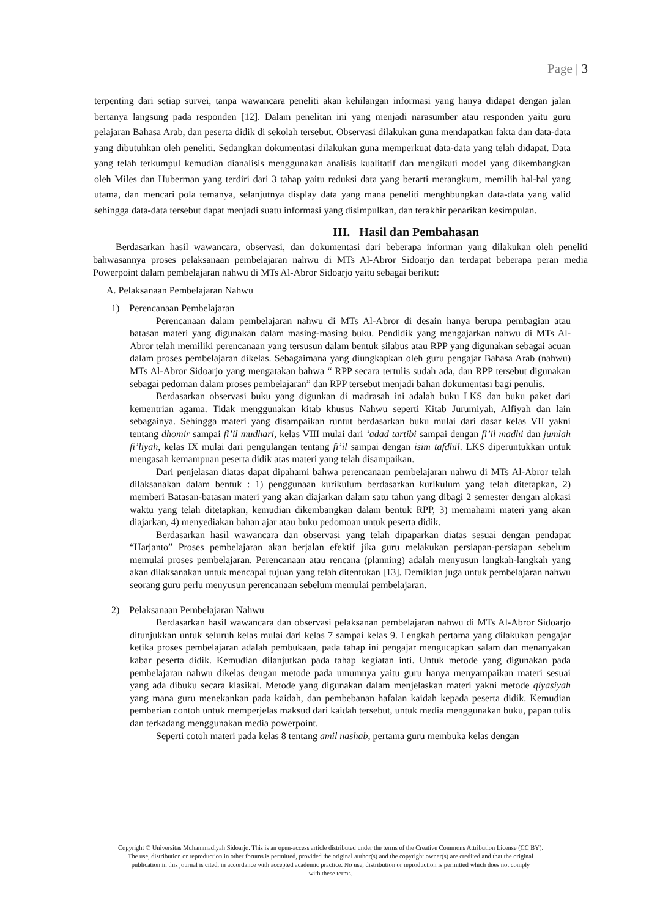Page | 3
terpenting dari setiap survei, tanpa wawancara peneliti akan kehilangan informasi yang hanya didapat dengan jalan bertanya langsung pada responden [12]. Dalam penelitan ini yang menjadi narasumber atau responden yaitu guru pelajaran Bahasa Arab, dan peserta didik di sekolah tersebut. Observasi dilakukan guna mendapatkan fakta dan data-data yang dibutuhkan oleh peneliti. Sedangkan dokumentasi dilakukan guna memperkuat data-data yang telah didapat. Data yang telah terkumpul kemudian dianalisis menggunakan analisis kualitatif dan mengikuti model yang dikembangkan oleh Miles dan Huberman yang terdiri dari 3 tahap yaitu reduksi data yang berarti merangkum, memilih hal-hal yang utama, dan mencari pola temanya, selanjutnya display data yang mana peneliti menghbungkan data-data yang valid sehingga data-data tersebut dapat menjadi suatu informasi yang disimpulkan, dan terakhir penarikan kesimpulan.
III. Hasil dan Pembahasan
Berdasarkan hasil wawancara, observasi, dan dokumentasi dari beberapa informan yang dilakukan oleh peneliti bahwasannya proses pelaksanaan pembelajaran nahwu di MTs Al-Abror Sidoarjo dan terdapat beberapa peran media Powerpoint dalam pembelajaran nahwu di MTs Al-Abror Sidoarjo yaitu sebagai berikut:
A. Pelaksanaan Pembelajaran Nahwu
1) Perencanaan Pembelajaran
Perencanaan dalam pembelajaran nahwu di MTs Al-Abror di desain hanya berupa pembagian atau batasan materi yang digunakan dalam masing-masing buku. Pendidik yang mengajarkan nahwu di MTs Al-Abror telah memiliki perencanaan yang tersusun dalam bentuk silabus atau RPP yang digunakan sebagai acuan dalam proses pembelajaran dikelas. Sebagaimana yang diungkapkan oleh guru pengajar Bahasa Arab (nahwu) MTs Al-Abror Sidoarjo yang mengatakan bahwa “ RPP secara tertulis sudah ada, dan RPP tersebut digunakan sebagai pedoman dalam proses pembelajaran” dan RPP tersebut menjadi bahan dokumentasi bagi penulis.
Berdasarkan observasi buku yang digunkan di madrasah ini adalah buku LKS dan buku paket dari kementrian agama. Tidak menggunakan kitab khusus Nahwu seperti Kitab Jurumiyah, Alfiyah dan lain sebagainya. Sehingga materi yang disampaikan runtut berdasarkan buku mulai dari dasar kelas VII yakni tentang dhomir sampai fi’il mudhari, kelas VIII mulai dari ‘adad tartibi sampai dengan fi’il madhi dan jumlah fi’liyah, kelas IX mulai dari pengulangan tentang fi’il sampai dengan isim tafdhil. LKS diperuntukkan untuk mengasah kemampuan peserta didik atas materi yang telah disampaikan.
Dari penjelasan diatas dapat dipahami bahwa perencanaan pembelajaran nahwu di MTs Al-Abror telah dilaksanakan dalam bentuk : 1) penggunaan kurikulum berdasarkan kurikulum yang telah ditetapkan, 2) memberi Batasan-batasan materi yang akan diajarkan dalam satu tahun yang dibagi 2 semester dengan alokasi waktu yang telah ditetapkan, kemudian dikembangkan dalam bentuk RPP, 3) memahami materi yang akan diajarkan, 4) menyediakan bahan ajar atau buku pedomoan untuk peserta didik.
Berdasarkan hasil wawancara dan observasi yang telah dipaparkan diatas sesuai dengan pendapat “Harjanto” Proses pembelajaran akan berjalan efektif jika guru melakukan persiapan-persiapan sebelum memulai proses pembelajaran. Perencanaan atau rencana (planning) adalah menyusun langkah-langkah yang akan dilaksanakan untuk mencapai tujuan yang telah ditentukan [13]. Demikian juga untuk pembelajaran nahwu seorang guru perlu menyusun perencanaan sebelum memulai pembelajaran.
2) Pelaksanaan Pembelajaran Nahwu
Berdasarkan hasil wawancara dan observasi pelaksanan pembelajaran nahwu di MTs Al-Abror Sidoarjo ditunjukkan untuk seluruh kelas mulai dari kelas 7 sampai kelas 9. Lengkah pertama yang dilakukan pengajar ketika proses pembelajaran adalah pembukaan, pada tahap ini pengajar mengucapkan salam dan menanyakan kabar peserta didik. Kemudian dilanjutkan pada tahap kegiatan inti. Untuk metode yang digunakan pada pembelajaran nahwu dikelas dengan metode pada umumnya yaitu guru hanya menyampaikan materi sesuai yang ada dibuku secara klasikal. Metode yang digunakan dalam menjelaskan materi yakni metode qiyasiyah yang mana guru menekankan pada kaidah, dan pembebanan hafalan kaidah kepada peserta didik. Kemudian pemberian contoh untuk memperjelas maksud dari kaidah tersebut, untuk media menggunakan buku, papan tulis dan terkadang menggunakan media powerpoint.
Seperti cotoh materi pada kelas 8 tentang amil nashab, pertama guru membuka kelas dengan
Copyright © Universitas Muhammadiyah Sidoarjo. This is an open-access article distributed under the terms of the Creative Commons Attribution License (CC BY).
The use, distribution or reproduction in other forums is permitted, provided the original author(s) and the copyright owner(s) are credited and that the original
publication in this journal is cited, in accordance with accepted academic practice. No use, distribution or reproduction is permitted which does not comply
with these terms.